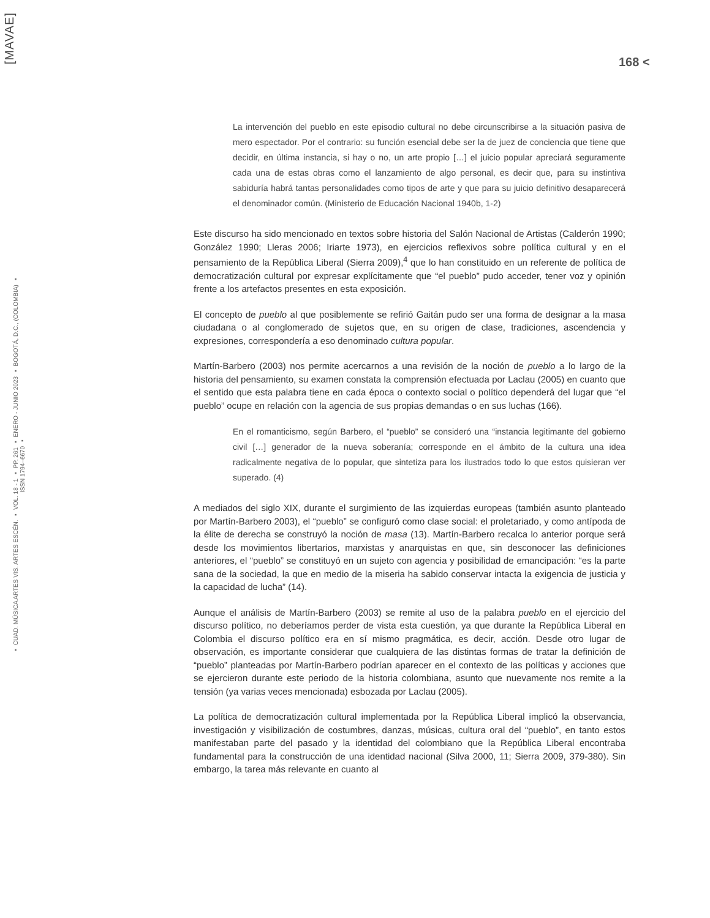[MAVAE]
▪ CUAD. MÚSICA ARTES VIS. ARTES ESCÉN. ▪ VOL. 18 - 1 ▪ PP. 261 ▪ ENERO - JUNIO 2023 ▪ BOGOTÁ, D.C., (COLOMBIA) ▪ ISSN 1794–6670 ▪
168 <
La intervención del pueblo en este episodio cultural no debe circunscribirse a la situación pasiva de mero espectador. Por el contrario: su función esencial debe ser la de juez de conciencia que tiene que decidir, en última instancia, si hay o no, un arte propio […] el juicio popular apreciará seguramente cada una de estas obras como el lanzamiento de algo personal, es decir que, para su instintiva sabiduría habrá tantas personalidades como tipos de arte y que para su juicio definitivo desaparecerá el denominador común. (Ministerio de Educación Nacional 1940b, 1-2)
Este discurso ha sido mencionado en textos sobre historia del Salón Nacional de Artistas (Calderón 1990; González 1990; Lleras 2006; Iriarte 1973), en ejercicios reflexivos sobre política cultural y en el pensamiento de la República Liberal (Sierra 2009),<sup>4</sup> que lo han constituido en un referente de política de democratización cultural por expresar explícitamente que “el pueblo” pudo acceder, tener voz y opinión frente a los artefactos presentes en esta exposición.
El concepto de pueblo al que posiblemente se refirió Gaitán pudo ser una forma de designar a la masa ciudadana o al conglomerado de sujetos que, en su origen de clase, tradiciones, ascendencia y expresiones, correspondería a eso denominado cultura popular.
Martín-Barbero (2003) nos permite acercarnos a una revisión de la noción de pueblo a lo largo de la historia del pensamiento, su examen constata la comprensión efectuada por Laclau (2005) en cuanto que el sentido que esta palabra tiene en cada época o contexto social o político dependerá del lugar que “el pueblo” ocupe en relación con la agencia de sus propias demandas o en sus luchas (166).
En el romanticismo, según Barbero, el “pueblo” se consideró una “instancia legitimante del gobierno civil […] generador de la nueva soberanía; corresponde en el ámbito de la cultura una idea radicalmente negativa de lo popular, que sintetiza para los ilustrados todo lo que estos quisieran ver superado. (4)
A mediados del siglo XIX, durante el surgimiento de las izquierdas europeas (también asunto planteado por Martín-Barbero 2003), el “pueblo” se configuró como clase social: el proletariado, y como antípoda de la élite de derecha se construyó la noción de masa (13). Martín-Barbero recalca lo anterior porque será desde los movimientos libertarios, marxistas y anarquistas en que, sin desconocer las definiciones anteriores, el “pueblo” se constituyó en un sujeto con agencia y posibilidad de emancipación: “es la parte sana de la sociedad, la que en medio de la miseria ha sabido conservar intacta la exigencia de justicia y la capacidad de lucha” (14).
Aunque el análisis de Martín-Barbero (2003) se remite al uso de la palabra pueblo en el ejercicio del discurso político, no deberíamos perder de vista esta cuestión, ya que durante la República Liberal en Colombia el discurso político era en sí mismo pragmática, es decir, acción. Desde otro lugar de observación, es importante considerar que cualquiera de las distintas formas de tratar la definición de “pueblo” planteadas por Martín-Barbero podrían aparecer en el contexto de las políticas y acciones que se ejercieron durante este periodo de la historia colombiana, asunto que nuevamente nos remite a la tensión (ya varias veces mencionada) esbozada por Laclau (2005).
La política de democratización cultural implementada por la República Liberal implicó la observancia, investigación y visibilización de costumbres, danzas, músicas, cultura oral del “pueblo”, en tanto estos manifestaban parte del pasado y la identidad del colombiano que la República Liberal encontraba fundamental para la construcción de una identidad nacional (Silva 2000, 11; Sierra 2009, 379-380). Sin embargo, la tarea más relevante en cuanto al